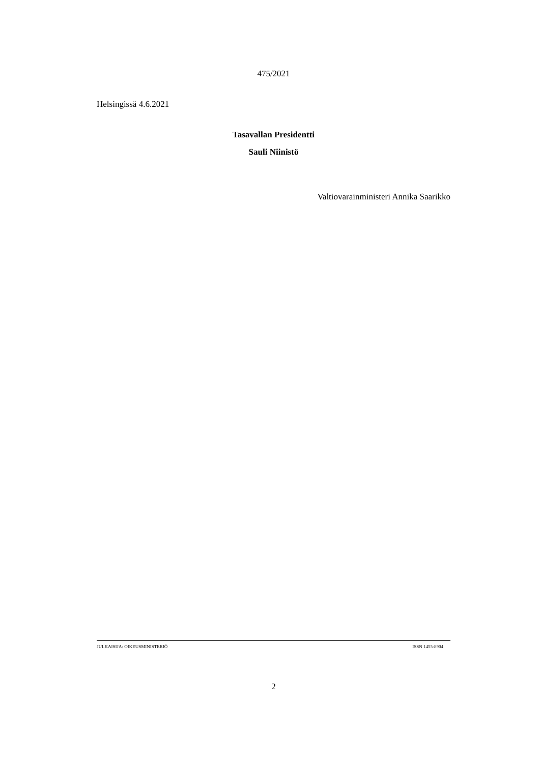475/2021
Helsingissä 4.6.2021
Tasavallan Presidentti
Sauli Niinistö
Valtiovarainministeri Annika Saarikko
JULKAISIJA: OIKEUSMINISTERIÖ ISSN 1455-8904
2